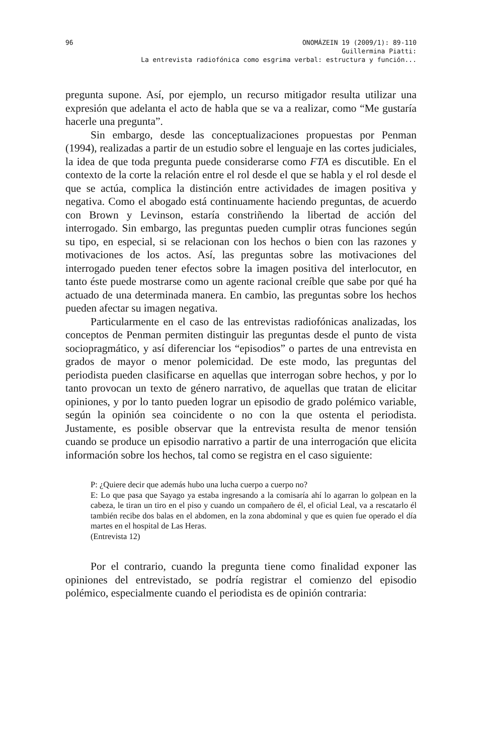96 ONOMÁZEIN 19 (2009/1): 89-110
Guillermina Piatti:
La entrevista radiofónica como esgrima verbal: estructura y función...
pregunta supone. Así, por ejemplo, un recurso mitigador resulta utilizar una expresión que adelanta el acto de habla que se va a realizar, como “Me gustaría hacerle una pregunta”.
Sin embargo, desde las conceptualizaciones propuestas por Penman (1994), realizadas a partir de un estudio sobre el lenguaje en las cortes judiciales, la idea de que toda pregunta puede considerarse como FTA es discutible. En el contexto de la corte la relación entre el rol desde el que se habla y el rol desde el que se actúa, complica la distinción entre actividades de imagen positiva y negativa. Como el abogado está continuamente haciendo preguntas, de acuerdo con Brown y Levinson, estaría constriñendo la libertad de acción del interrogado. Sin embargo, las preguntas pueden cumplir otras funciones según su tipo, en especial, si se relacionan con los hechos o bien con las razones y motivaciones de los actos. Así, las preguntas sobre las motivaciones del interrogado pueden tener efectos sobre la imagen positiva del interlocutor, en tanto éste puede mostrarse como un agente racional creíble que sabe por qué ha actuado de una determinada manera. En cambio, las preguntas sobre los hechos pueden afectar su imagen negativa.
Particularmente en el caso de las entrevistas radiofónicas analizadas, los conceptos de Penman permiten distinguir las preguntas desde el punto de vista sociopragmático, y así diferenciar los “episodios” o partes de una entrevista en grados de mayor o menor polemicidad. De este modo, las preguntas del periodista pueden clasificarse en aquellas que interrogan sobre hechos, y por lo tanto provocan un texto de género narrativo, de aquellas que tratan de elicitar opiniones, y por lo tanto pueden lograr un episodio de grado polémico variable, según la opinión sea coincidente o no con la que ostenta el periodista. Justamente, es posible observar que la entrevista resulta de menor tensión cuando se produce un episodio narrativo a partir de una interrogación que elicita información sobre los hechos, tal como se registra en el caso siguiente:
P: ¿Quiere decir que además hubo una lucha cuerpo a cuerpo no?
E: Lo que pasa que Sayago ya estaba ingresando a la comisaría ahí lo agarran lo golpean en la cabeza, le tiran un tiro en el piso y cuando un compañero de él, el oficial Leal, va a rescatarlo él también recibe dos balas en el abdomen, en la zona abdominal y que es quien fue operado el día martes en el hospital de Las Heras.
(Entrevista 12)
Por el contrario, cuando la pregunta tiene como finalidad exponer las opiniones del entrevistado, se podría registrar el comienzo del episodio polémico, especialmente cuando el periodista es de opinión contraria: